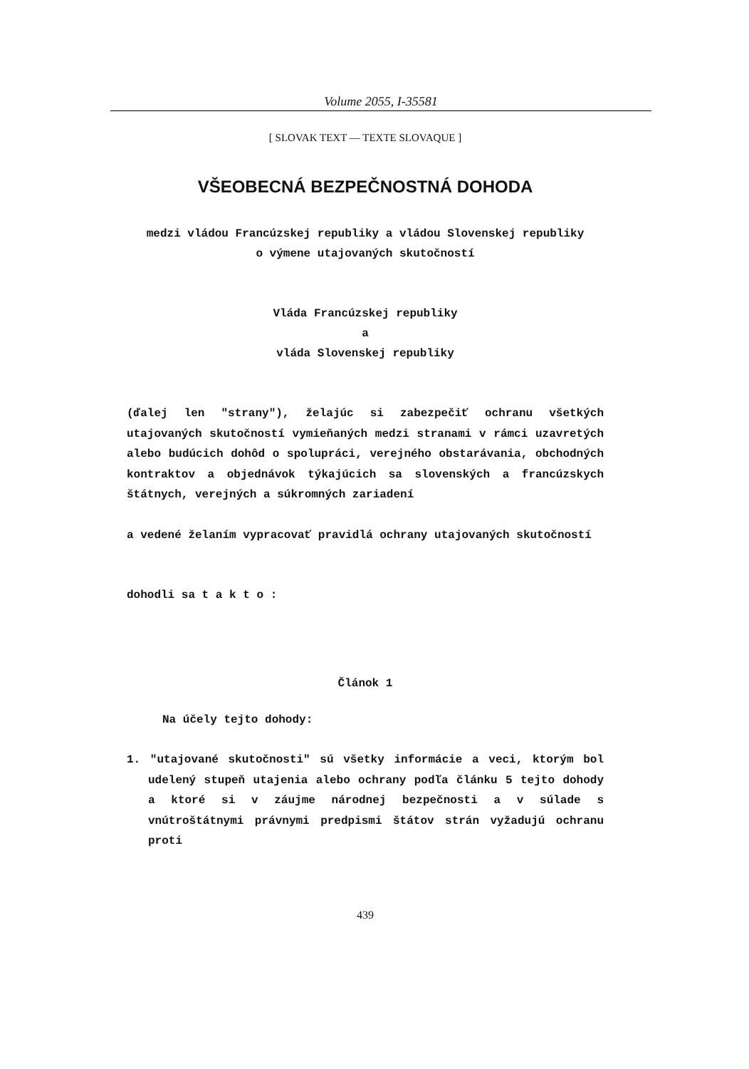Volume 2055, I-35581
[ SLOVAK TEXT — TEXTE SLOVAQUE ]
VŠEOBECNÁ BEZPEČNOSTNÁ DOHODA
medzi vládou Francúzskej republiky a vládou Slovenskej republiky
o výmene utajovaných skutočností
Vláda Francúzskej republiky
a
vláda Slovenskej republiky
(ďalej len "strany"), želajúc si zabezpečiť ochranu všetkých utajovaných skutočností vymieňaných medzi stranami v rámci uzavretých alebo budúcich dohôd o spolupráci, verejného obstarávania, obchodných kontraktov a objednávok týkajúcich sa slovenských a francúzskych štátnych, verejných a súkromných zariadení
a vedené želaním vypracovať pravidlá ochrany utajovaných skutočností
dohodli sa t a k t o :
Článok 1
Na účely tejto dohody:
1. "utajované skutočnosti" sú všetky informácie a veci, ktorým bol udelený stupeň utajenia alebo ochrany podľa článku 5 tejto dohody a ktoré si v záujme národnej bezpečnosti a v súlade s vnútroštátnymi právnymi predpismi štátov strán vyžadujú ochranu proti
439